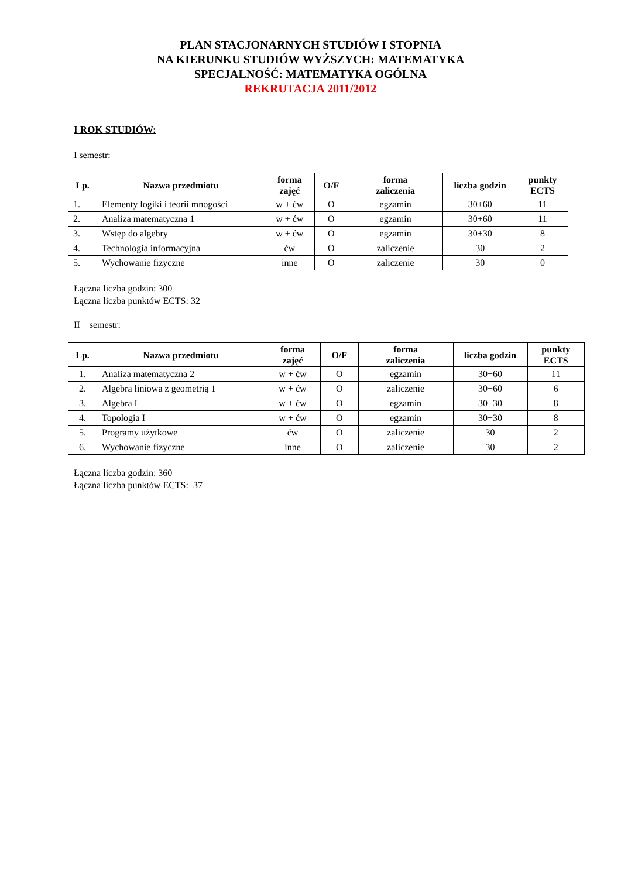PLAN STACJONARNYCH STUDIÓW I STOPNIA
NA KIERUNKU STUDIÓW WYŻSZYCH: MATEMATYKA
SPECJALNOŚĆ: MATEMATYKA OGÓLNA
REKRUTACJA 2011/2012
I ROK STUDIÓW:
I semestr:
| Lp. | Nazwa przedmiotu | forma zajęć | O/F | forma zaliczenia | liczba godzin | punkty ECTS |
| --- | --- | --- | --- | --- | --- | --- |
| 1. | Elementy logiki i teorii mnogości | w + ćw | O | egzamin | 30+60 | 11 |
| 2. | Analiza matematyczna 1 | w + ćw | O | egzamin | 30+60 | 11 |
| 3. | Wstęp do algebry | w + ćw | O | egzamin | 30+30 | 8 |
| 4. | Technologia informacyjna | ćw | O | zaliczenie | 30 | 2 |
| 5. | Wychowanie fizyczne | inne | O | zaliczenie | 30 | 0 |
Łączna liczba godzin: 300
Łączna liczba punktów ECTS: 32
II semestr:
| Lp. | Nazwa przedmiotu | forma zajęć | O/F | forma zaliczenia | liczba godzin | punkty ECTS |
| --- | --- | --- | --- | --- | --- | --- |
| 1. | Analiza matematyczna 2 | w + ćw | O | egzamin | 30+60 | 11 |
| 2. | Algebra liniowa z geometrią 1 | w + ćw | O | zaliczenie | 30+60 | 6 |
| 3. | Algebra I | w + ćw | O | egzamin | 30+30 | 8 |
| 4. | Topologia I | w + ćw | O | egzamin | 30+30 | 8 |
| 5. | Programy użytkowe | ćw | O | zaliczenie | 30 | 2 |
| 6. | Wychowanie fizyczne | inne | O | zaliczenie | 30 | 2 |
Łączna liczba godzin: 360
Łączna liczba punktów ECTS: 37